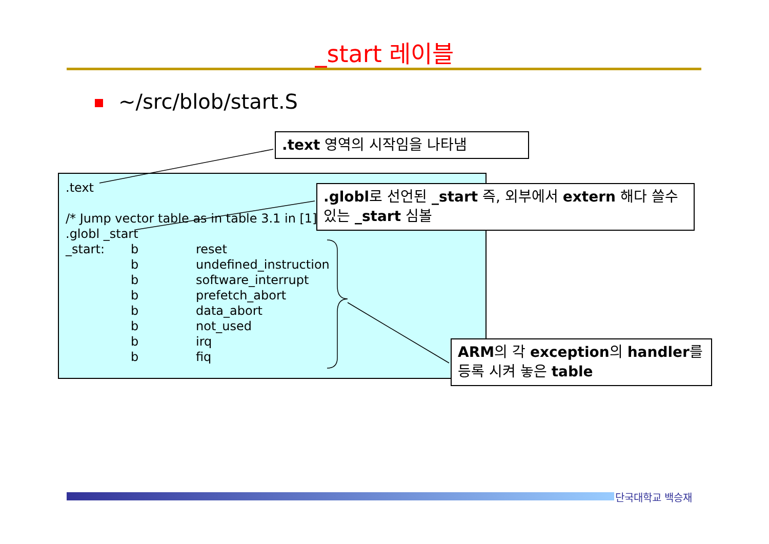_start 레이블
~/src/blob/start.S
.text
/* Jump vector table as in table 3.1 in [1]
.globl _start
| _start: | b | reset |
| | b | undefined_instruction |
| | b | software_interrupt |
| | b | prefetch_abort |
| | b | data_abort |
| | b | not_used |
| | b | irq |
| | b | fiq |
.text 영역의 시작임을 나타냄
.globl로 선언된 _start 즉, 외부에서 extern 해다 쓸수 있는 _start 심볼
ARM의 각 exception의 handler를 등록 시켜 놓은 table
단국대학교 백승재